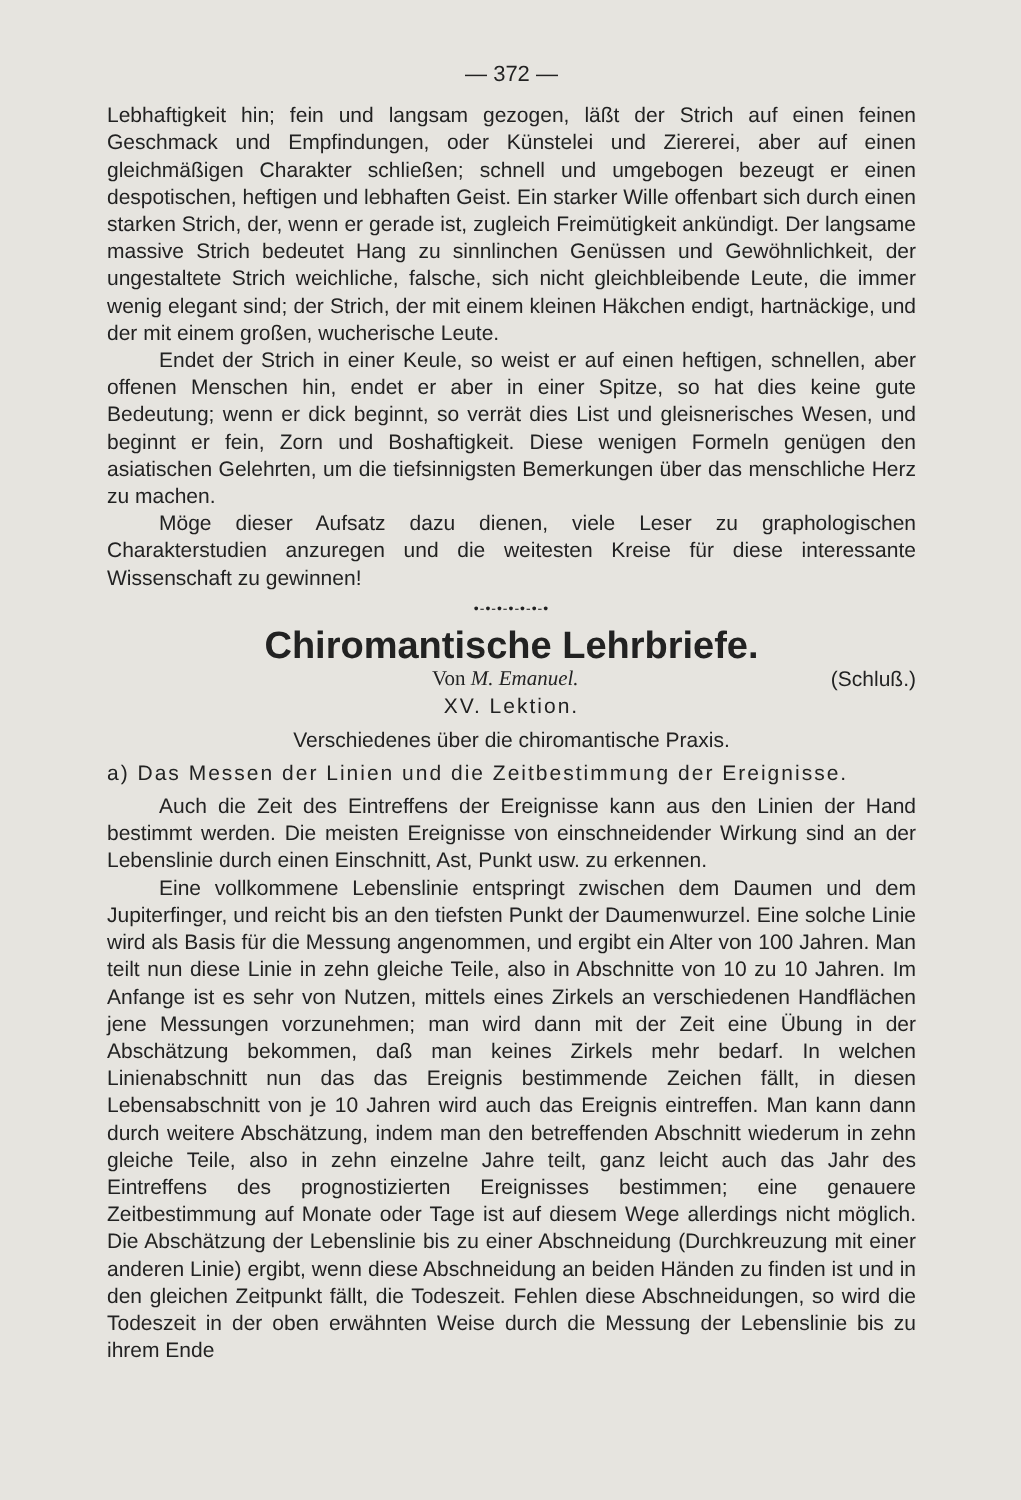— 372 —
Lebhaftigkeit hin; fein und langsam gezogen, läßt der Strich auf einen feinen Geschmack und Empfindungen, oder Künstelei und Ziererei, aber auf einen gleichmäßigen Charakter schließen; schnell und umgebogen bezeugt er einen despotischen, heftigen und lebhaften Geist. Ein starker Wille offenbart sich durch einen starken Strich, der, wenn er gerade ist, zugleich Freimütigkeit ankündigt. Der langsame massive Strich bedeutet Hang zu sinnlinchen Genüssen und Gewöhnlichkeit, der ungestaltete Strich weichliche, falsche, sich nicht gleichbleibende Leute, die immer wenig elegant sind; der Strich, der mit einem kleinen Häkchen endigt, hartnäckige, und der mit einem großen, wucherische Leute.
Endet der Strich in einer Keule, so weist er auf einen heftigen, schnellen, aber offenen Menschen hin, endet er aber in einer Spitze, so hat dies keine gute Bedeutung; wenn er dick beginnt, so verrät dies List und gleisnerisches Wesen, und beginnt er fein, Zorn und Boshaftigkeit. Diese wenigen Formeln genügen den asiatischen Gelehrten, um die tiefsinnigsten Bemerkungen über das menschliche Herz zu machen.
Möge dieser Aufsatz dazu dienen, viele Leser zu graphologischen Charakterstudien anzuregen und die weitesten Kreise für diese interessante Wissenschaft zu gewinnen!
•-•-•-•-•-•-•
Chiromantische Lehrbriefe.
Von M. Emanuel. (Schluß.)
XV. Lektion.
Verschiedenes über die chiromantische Praxis.
a) Das Messen der Linien und die Zeitbestimmung der Ereignisse.
Auch die Zeit des Eintreffens der Ereignisse kann aus den Linien der Hand bestimmt werden. Die meisten Ereignisse von einschneidender Wirkung sind an der Lebenslinie durch einen Einschnitt, Ast, Punkt usw. zu erkennen.
Eine vollkommene Lebenslinie entspringt zwischen dem Daumen und dem Jupiterfinger, und reicht bis an den tiefsten Punkt der Daumenwurzel. Eine solche Linie wird als Basis für die Messung angenommen, und ergibt ein Alter von 100 Jahren. Man teilt nun diese Linie in zehn gleiche Teile, also in Abschnitte von 10 zu 10 Jahren. Im Anfange ist es sehr von Nutzen, mittels eines Zirkels an verschiedenen Handflächen jene Messungen vorzunehmen; man wird dann mit der Zeit eine Übung in der Abschätzung bekommen, daß man keines Zirkels mehr bedarf. In welchen Linienabschnitt nun das das Ereignis bestimmende Zeichen fällt, in diesen Lebensabschnitt von je 10 Jahren wird auch das Ereignis eintreffen. Man kann dann durch weitere Abschätzung, indem man den betreffenden Abschnitt wiederum in zehn gleiche Teile, also in zehn einzelne Jahre teilt, ganz leicht auch das Jahr des Eintreffens des prognostizierten Ereignisses bestimmen; eine genauere Zeitbestimmung auf Monate oder Tage ist auf diesem Wege allerdings nicht möglich. Die Abschätzung der Lebenslinie bis zu einer Abschneidung (Durchkreuzung mit einer anderen Linie) ergibt, wenn diese Abschneidung an beiden Händen zu finden ist und in den gleichen Zeitpunkt fällt, die Todeszeit. Fehlen diese Abschneidungen, so wird die Todeszeit in der oben erwähnten Weise durch die Messung der Lebenslinie bis zu ihrem Ende